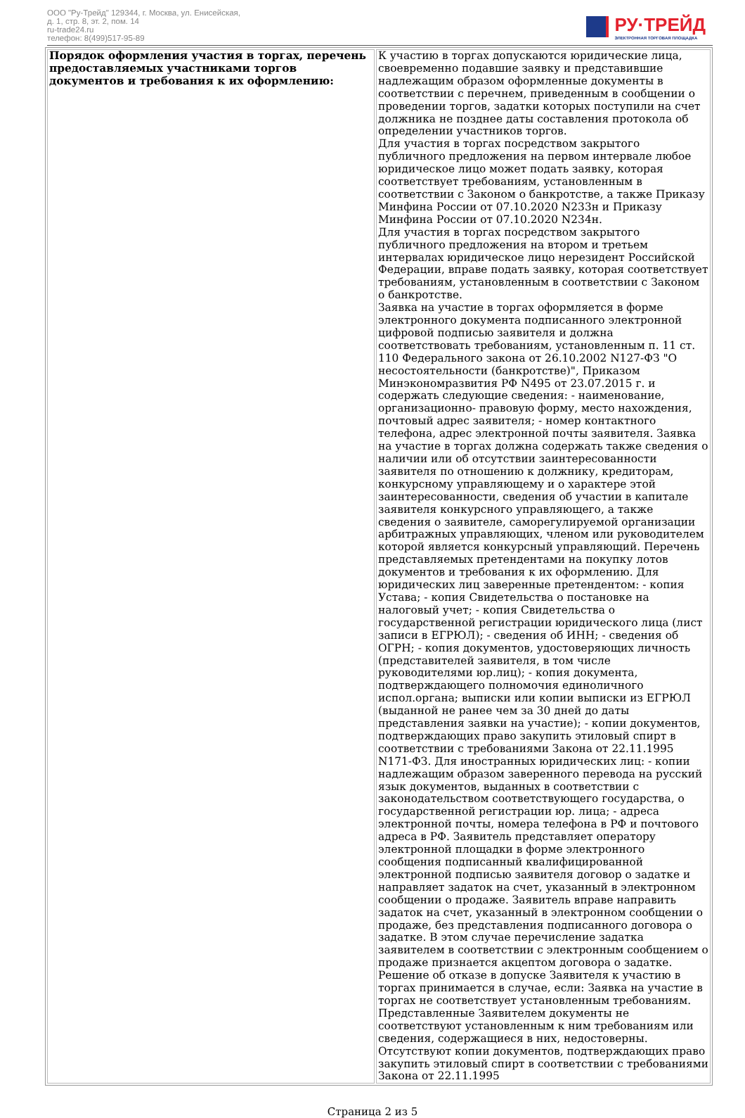ООО "Ру-Трейд" 129344, г. Москва, ул. Енисейская,
д. 1, стр. 8, эт. 2, пом. 14
ru-trade24.ru
телефон: 8(499)517-95-89
РУ·ТРЕЙД
ЭЛЕКТРОННАЯ ТОРГОВАЯ ПЛОЩАДКА
| Порядок оформления участия в торгах, перечень предоставляемых участниками торгов документов и требования к их оформлению: | К участию в торгах допускаются юридические лица, своевременно подавшие заявку и представившие надлежащим образом оформленные документы в соответствии с перечнем, приведенным в сообщении о проведении торгов, задатки которых поступили на счет должника не позднее даты составления протокола об определении участников торгов. Для участия в торгах посредством закрытого публичного предложения на первом интервале любое юридическое лицо может подать заявку, которая соответствует требованиям, установленным в соответствии с Законом о банкротстве, а также Приказу Минфина России от 07.10.2020 N233н и Приказу Минфина России от 07.10.2020 N234н. Для участия в торгах посредством закрытого публичного предложения на втором и третьем интервалах юридическое лицо нерезидент Российской Федерации, вправе подать заявку, которая соответствует требованиям, установленным в соответствии с Законом о банкротстве. Заявка на участие в торгах оформляется в форме электронного документа подписанного электронной цифровой подписью заявителя и должна соответствовать требованиям, установленным п. 11 ст. 110 Федерального закона от 26.10.2002 N127-ФЗ "О несостоятельности (банкротстве)", Приказом Минэкономразвития РФ N495 от 23.07.2015 г. и содержать следующие сведения: - наименование, организационно- правовую форму, место нахождения, почтовый адрес заявителя; - номер контактного телефона, адрес электронной почты заявителя. Заявка на участие в торгах должна содержать также сведения о наличии или об отсутствии заинтересованности заявителя по отношению к должнику, кредиторам, конкурсному управляющему и о характере этой заинтересованности, сведения об участии в капитале заявителя конкурсного управляющего, а также сведения о заявителе, саморегулируемой организации арбитражных управляющих, членом или руководителем которой является конкурсный управляющий. Перечень представляемых претендентами на покупку лотов документов и требования к их оформлению. Для юридических лиц заверенные претендентом: - копия Устава; - копия Свидетельства о постановке на налоговый учет; - копия Свидетельства о государственной регистрации юридического лица (лист записи в ЕГРЮЛ); - сведения об ИНН; - сведения об ОГРН; - копия документов, удостоверяющих личность (представителей заявителя, в том числе руководителями юр.лиц); - копия документа, подтверждающего полномочия единоличного испол.органа; выписки или копии выписки из ЕГРЮЛ (выданной не ранее чем за 30 дней до даты представления заявки на участие); - копии документов, подтверждающих право закупить этиловый спирт в соответствии с требованиями Закона от 22.11.1995 N171-ФЗ. Для иностранных юридических лиц: - копии надлежащим образом заверенного перевода на русский язык документов, выданных в соответствии с законодательством соответствующего государства, о государственной регистрации юр. лица; - адреса электронной почты, номера телефона в РФ и почтового адреса в РФ. Заявитель представляет оператору электронной площадки в форме электронного сообщения подписанный квалифицированной электронной подписью заявителя договор о задатке и направляет задаток на счет, указанный в электронном сообщении о продаже. Заявитель вправе направить задаток на счет, указанный в электронном сообщении о продаже, без представления подписанного договора о задатке. В этом случае перечисление задатка заявителем в соответствии с электронным сообщением о продаже признается акцептом договора о задатке. Решение об отказе в допуске Заявителя к участию в торгах принимается в случае, если: Заявка на участие в торгах не соответствует установленным требованиям. Представленные Заявителем документы не соответствуют установленным к ним требованиям или сведения, содержащиеся в них, недостоверны. Отсутствуют копии документов, подтверждающих право закупить этиловый спирт в соответствии с требованиями Закона от 22.11.1995 |
Страница 2 из 5